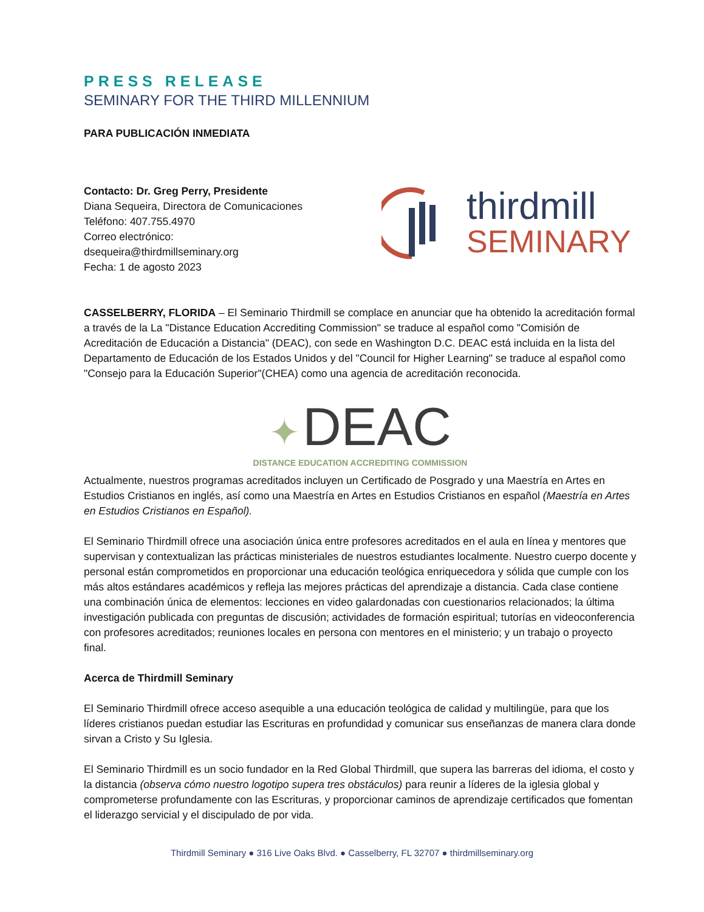PRESS RELEASE
SEMINARY FOR THE THIRD MILLENNIUM
PARA PUBLICACIÓN INMEDIATA
Contacto: Dr. Greg Perry, Presidente
Diana Sequeira, Directora de Comunicaciones
Teléfono: 407.755.4970
Correo electrónico:
dsequeira@thirdmillseminary.org
Fecha: 1 de agosto 2023
thirdmill
SEMINARY
CASSELBERRY, FLORIDA – El Seminario Thirdmill se complace en anunciar que ha obtenido la acreditación formal a través de la La "Distance Education Accrediting Commission" se traduce al español como "Comisión de Acreditación de Educación a Distancia" (DEAC), con sede en Washington D.C. DEAC está incluida en la lista del Departamento de Educación de los Estados Unidos y del "Council for Higher Learning" se traduce al español como "Consejo para la Educación Superior"(CHEA) como una agencia de acreditación reconocida.
✦ DEAC
DISTANCE EDUCATION ACCREDITING COMMISSION
Actualmente, nuestros programas acreditados incluyen un Certificado de Posgrado y una Maestría en Artes en Estudios Cristianos en inglés, así como una Maestría en Artes en Estudios Cristianos en español (Maestría en Artes en Estudios Cristianos en Español).
El Seminario Thirdmill ofrece una asociación única entre profesores acreditados en el aula en línea y mentores que supervisan y contextualizan las prácticas ministeriales de nuestros estudiantes localmente. Nuestro cuerpo docente y personal están comprometidos en proporcionar una educación teológica enriquecedora y sólida que cumple con los más altos estándares académicos y refleja las mejores prácticas del aprendizaje a distancia. Cada clase contiene una combinación única de elementos: lecciones en video galardonadas con cuestionarios relacionados; la última investigación publicada con preguntas de discusión; actividades de formación espiritual; tutorías en videoconferencia con profesores acreditados; reuniones locales en persona con mentores en el ministerio; y un trabajo o proyecto final.
Acerca de Thirdmill Seminary
El Seminario Thirdmill ofrece acceso asequible a una educación teológica de calidad y multilingüe, para que los líderes cristianos puedan estudiar las Escrituras en profundidad y comunicar sus enseñanzas de manera clara donde sirvan a Cristo y Su Iglesia.
El Seminario Thirdmill es un socio fundador en la Red Global Thirdmill, que supera las barreras del idioma, el costo y la distancia (observa cómo nuestro logotipo supera tres obstáculos) para reunir a líderes de la iglesia global y comprometerse profundamente con las Escrituras, y proporcionar caminos de aprendizaje certificados que fomentan el liderazgo servicial y el discipulado de por vida.
Thirdmill Seminary ● 316 Live Oaks Blvd. ● Casselberry, FL 32707 ● thirdmillseminary.org